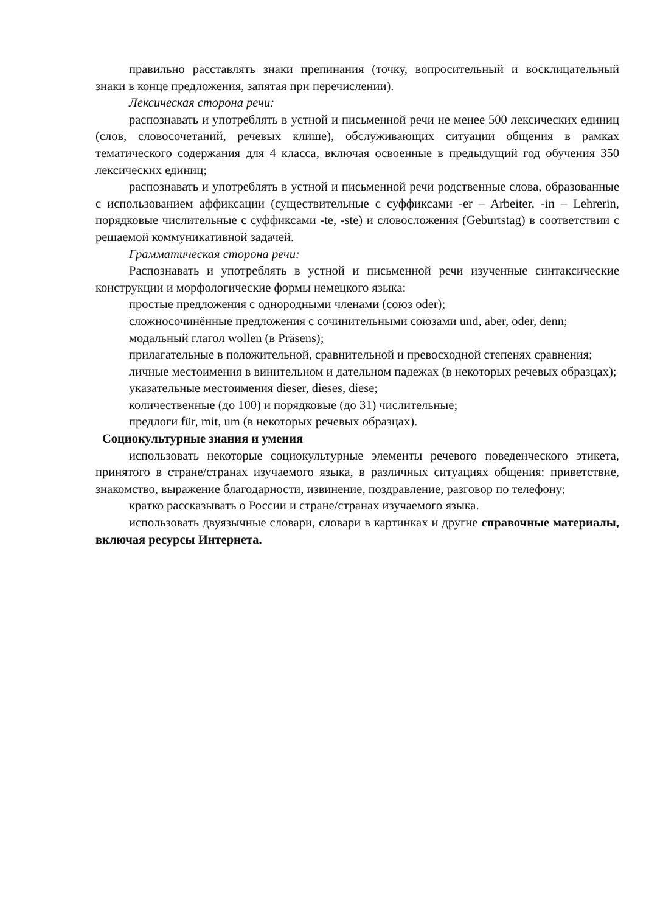правильно расставлять знаки препинания (точку, вопросительный и восклицательный знаки в конце предложения, запятая при перечислении).
Лексическая сторона речи:
распознавать и употреблять в устной и письменной речи не менее 500 лексических единиц (слов, словосочетаний, речевых клише), обслуживающих ситуации общения в рамках тематического содержания для 4 класса, включая освоенные в предыдущий год обучения 350 лексических единиц;
распознавать и употреблять в устной и письменной речи родственные слова, образованные с использованием аффиксации (существительные с суффиксами -er – Arbeiter, -in – Lehrerin, порядковые числительные с суффиксами -te, -ste) и словосложения (Geburtstag) в соответствии с решаемой коммуникативной задачей.
Грамматическая сторона речи:
Распознавать и употреблять в устной и письменной речи изученные синтаксические конструкции и морфологические формы немецкого языка:
простые предложения с однородными членами (союз oder);
сложносочинённые предложения с сочинительными союзами und, aber, oder, denn;
модальный глагол wollen (в Präsens);
прилагательные в положительной, сравнительной и превосходной степенях сравнения;
личные местоимения в винительном и дательном падежах (в некоторых речевых образцах);
указательные местоимения dieser, dieses, diese;
количественные (до 100) и порядковые (до 31) числительные;
предлоги für, mit, um (в некоторых речевых образцах).
Социокультурные знания и умения
использовать некоторые социокультурные элементы речевого поведенческого этикета, принятого в стране/странах изучаемого языка, в различных ситуациях общения: приветствие, знакомство, выражение благодарности, извинение, поздравление, разговор по телефону;
кратко рассказывать о России и стране/странах изучаемого языка.
использовать двуязычные словари, словари в картинках и другие справочные материалы, включая ресурсы Интернета.